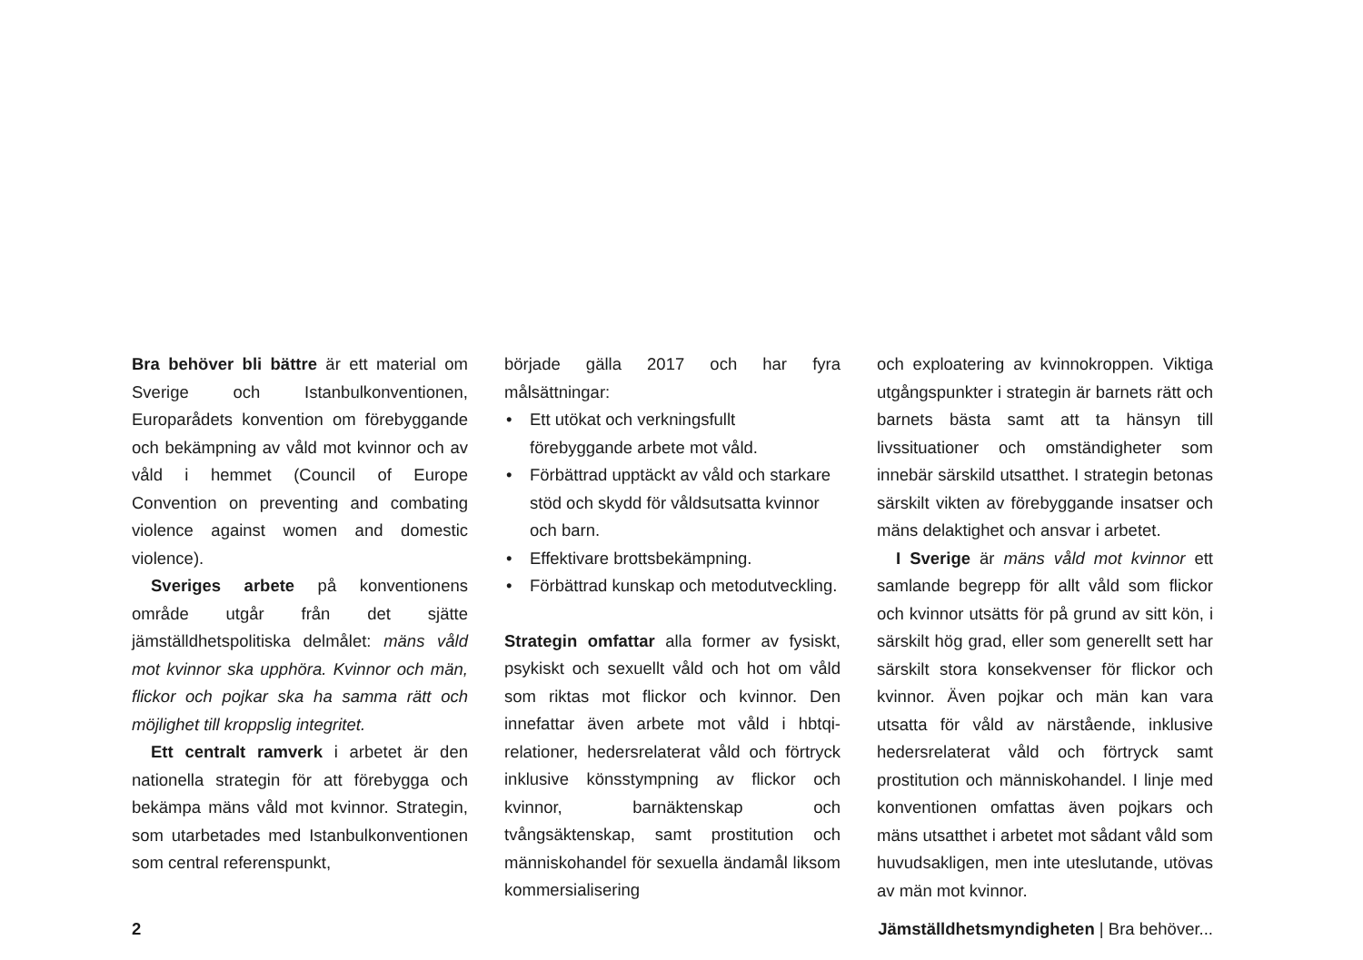Bra behöver bli bättre är ett material om Sverige och Istanbulkonventionen, Europarådets konvention om förebyggande och bekämpning av våld mot kvinnor och av våld i hemmet (Council of Europe Convention on preventing and combating violence against women and domestic violence).
Sveriges arbete på konventionens område utgår från det sjätte jämställdhetspolitiska delmålet: mäns våld mot kvinnor ska upphöra. Kvinnor och män, flickor och pojkar ska ha samma rätt och möjlighet till kroppslig integritet.
Ett centralt ramverk i arbetet är den nationella strategin för att förebygga och bekämpa mäns våld mot kvinnor. Strategin, som utarbetades med Istanbulkonventionen som central referenspunkt,
började gälla 2017 och har fyra målsättningar:
• Ett utökat och verkningsfullt förebyggande arbete mot våld.
• Förbättrad upptäckt av våld och starkare stöd och skydd för våldsutsatta kvinnor och barn.
• Effektivare brottsbekämpning.
• Förbättrad kunskap och metodutveckling.
Strategin omfattar alla former av fysiskt, psykiskt och sexuellt våld och hot om våld som riktas mot flickor och kvinnor. Den innefattar även arbete mot våld i hbtqi-relationer, hedersrelaterat våld och förtryck inklusive könsstympning av flickor och kvinnor, barnäktenskap och tvångsäktenskap, samt prostitution och människohandel för sexuella ändamål liksom kommersialisering
och exploatering av kvinnokroppen. Viktiga utgångspunkter i strategin är barnets rätt och barnets bästa samt att ta hänsyn till livssituationer och omständigheter som innebär särskild utsatthet. I strategin betonas särskilt vikten av förebyggande insatser och mäns delaktighet och ansvar i arbetet.
I Sverige är mäns våld mot kvinnor ett samlande begrepp för allt våld som flickor och kvinnor utsätts för på grund av sitt kön, i särskilt hög grad, eller som generellt sett har särskilt stora konsekvenser för flickor och kvinnor. Även pojkar och män kan vara utsatta för våld av närstående, inklusive hedersrelaterat våld och förtryck samt prostitution och människohandel. I linje med konventionen omfattas även pojkars och mäns utsatthet i arbetet mot sådant våld som huvudsakligen, men inte uteslutande, utövas av män mot kvinnor.
2 Jämställdhetsmyndigheten | Bra behöver...